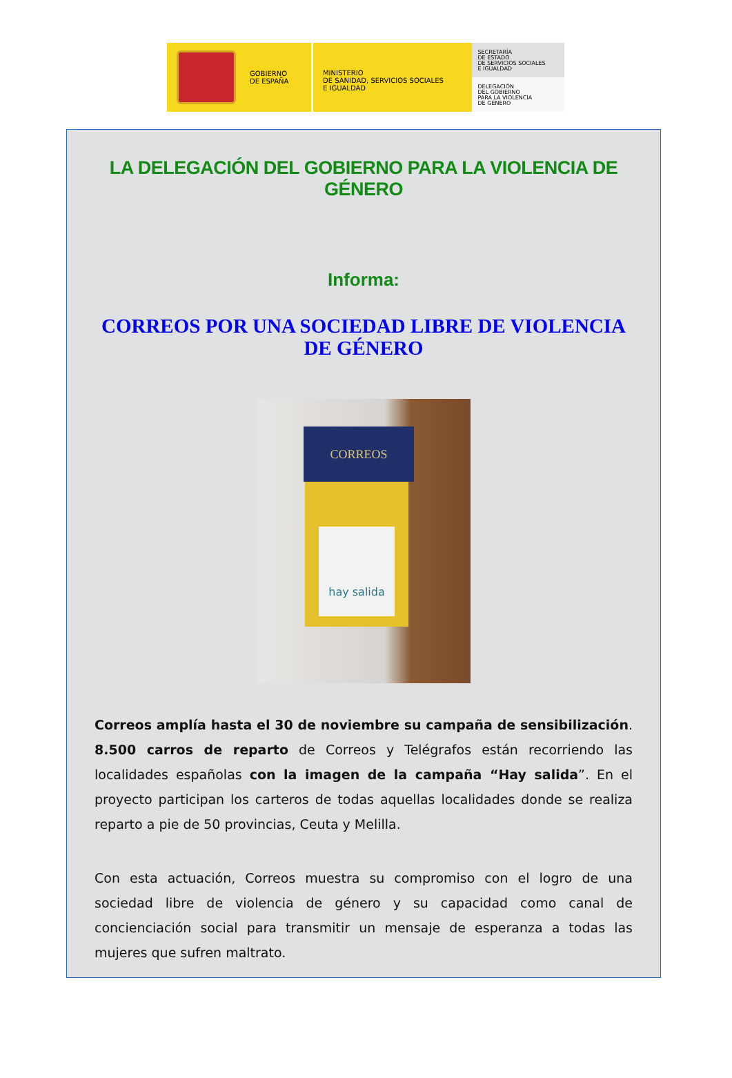GOBIERNO
DE ESPAÑA
MINISTERIO
DE SANIDAD, SERVICIOS SOCIALES
E IGUALDAD
SECRETARÍA
DE ESTADO
DE SERVICIOS SOCIALES
E IGUALDAD
DELEGACIÓN
DEL GOBIERNO
PARA LA VIOLENCIA
DE GÉNERO
LA DELEGACIÓN DEL GOBIERNO PARA LA VIOLENCIA DE GÉNERO
Informa:
CORREOS POR UNA SOCIEDAD LIBRE DE VIOLENCIA DE GÉNERO
CORREOS
hay salida
Correos amplía hasta el 30 de noviembre su campaña de sensibilización. 8.500 carros de reparto de Correos y Telégrafos están recorriendo las localidades españolas con la imagen de la campaña “Hay salida”. En el proyecto participan los carteros de todas aquellas localidades donde se realiza reparto a pie de 50 provincias, Ceuta y Melilla.
Con esta actuación, Correos muestra su compromiso con el logro de una sociedad libre de violencia de género y su capacidad como canal de concienciación social para transmitir un mensaje de esperanza a todas las mujeres que sufren maltrato.